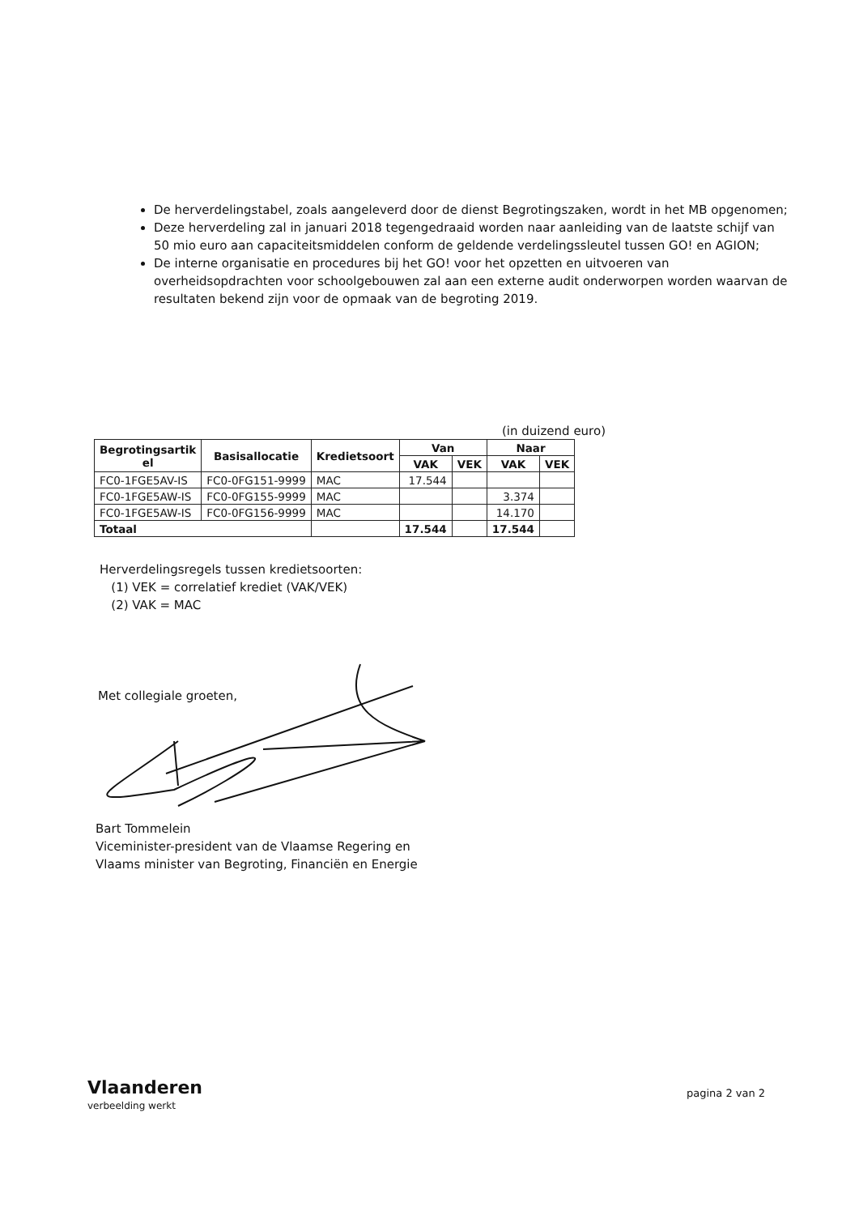De herverdelingstabel, zoals aangeleverd door de dienst Begrotingszaken, wordt in het MB opgenomen;
Deze herverdeling zal in januari 2018 tegengedraaid worden naar aanleiding van de laatste schijf van 50 mio euro aan capaciteitsmiddelen conform de geldende verdelingssleutel tussen GO! en AGION;
De interne organisatie en procedures bij het GO! voor het opzetten en uitvoeren van overheidsopdrachten voor schoolgebouwen zal aan een externe audit onderworpen worden waarvan de resultaten bekend zijn voor de opmaak van de begroting 2019.
(in duizend euro)
| Begrotingsartik el | Basisallocatie | Kredietsoort | Van | | Naar | |
| --- | --- | --- | --- | --- | --- | --- |
| | | | VAK | VEK | VAK | VEK |
| FC0-1FGE5AV-IS | FC0-0FG151-9999 | MAC | 17.544 | | | |
| FC0-1FGE5AW-IS | FC0-0FG155-9999 | MAC | | | 3.374 | |
| FC0-1FGE5AW-IS | FC0-0FG156-9999 | MAC | | | 14.170 | |
| Totaal | | | 17.544 | | 17.544 | |
Herverdelingsregels tussen kredietsoorten:
(1) VEK = correlatief krediet (VAK/VEK)
(2) VAK = MAC
Met collegiale groeten,
Bart Tommelein
Viceminister-president van de Vlaamse Regering en
Vlaams minister van Begroting, Financiën en Energie
Vlaanderen
verbeelding werkt
pagina 2 van 2